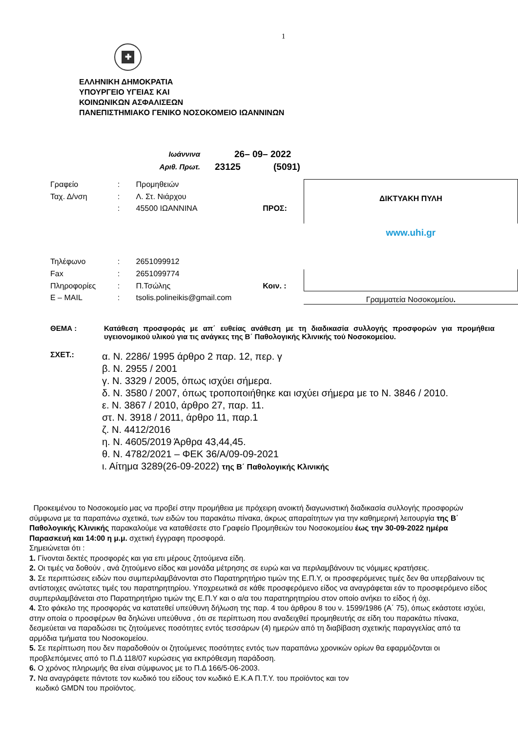1
✚
ΕΛΛΗΝΙΚΗ ΔΗΜΟΚΡΑΤΙΑ
ΥΠΟΥΡΓΕΙΟ ΥΓΕΙΑΣ ΚΑΙ
ΚΟΙΝΩΝΙΚΩΝ ΑΣΦΑΛΙΣΕΩΝ
ΠΑΝΕΠΙΣΤΗΜΙΑΚΟ ΓΕΝΙΚΟ ΝΟΣΟΚΟΜΕΙΟ ΙΩΑΝΝΙΝΩΝ
Ιωάννινα
26– 09– 2022
Αριθ. Πρωτ.
23125
(5091)
| Γραφείο | : | Προμηθειών | |
| Ταχ. Δ/νση | : | Λ. Στ. Νιάρχου | |
| | : | 45500 ΙΩΑΝΝΙΝΑ | ΠΡΟΣ: |
| Τηλέφωνο | : | 2651099912 | |
| Fax | : | 2651099774 | |
| Πληροφορίες | : | Π.Τσώλης | Κοιν. : |
| E – MAIL | : | tsolis.polineikis@gmail.com | |
ΔΙΚΤΥΑΚΗ ΠΥΛΗ
www.uhi.gr
Γραμματεία Νοσοκομείου.
ΘΕΜΑ : Κατάθεση προσφοράς με απ΄ ευθείας ανάθεση με τη διαδικασία συλλογής προσφορών για προμήθεια υγειονομικού υλικού για τις ανάγκες της Β΄ Παθολογικής Κλινικής τού Νοσοκομείου.
ΣΧΕΤ.:
α. Ν. 2286/ 1995 άρθρο 2 παρ. 12, περ. γ
β. Ν. 2955 / 2001
γ. Ν. 3329 / 2005, όπως ισχύει σήμερα.
δ. Ν. 3580 / 2007, όπως τροποποιήθηκε και ισχύει σήμερα με το Ν. 3846 / 2010.
ε. Ν. 3867 / 2010, άρθρο 27, παρ. 11.
στ. Ν. 3918 / 2011, άρθρο 11, παρ.1
ζ. Ν. 4412/2016
η. Ν. 4605/2019 Άρθρα 43,44,45.
θ. Ν. 4782/2021 – ΦΕΚ 36/Α/09-09-2021
ι. Αίτημα 3289(26-09-2022) της Β΄ Παθολογικής Κλινικής
Προκειμένου το Νοσοκομείο μας να προβεί στην προμήθεια με πρόχειρη ανοικτή διαγωνιστική διαδικασία συλλογής προσφορών σύμφωνα με τα παραπάνω σχετικά, των ειδών του παρακάτω πίνακα, άκρως απαραίτητων για την καθημερινή λειτουργία της Β΄ Παθολογικής Κλινικής παρακαλούμε να καταθέσετε στο Γραφείο Προμηθειών του Νοσοκομείου έως την 30-09-2022 ημέρα Παρασκευή και 14:00 η μ.μ. σχετική έγγραφη προσφορά.
Σημειώνεται ότι :
1. Γίνονται δεκτές προσφορές και για επι μέρους ζητούμενα είδη.
2. Οι τιμές να δοθούν , ανά ζητούμενο είδος και μονάδα μέτρησης σε ευρώ και να περιλαμβάνουν τις νόμιμες κρατήσεις.
3. Σε περιπτώσεις ειδών που συμπεριλαμβάνονται στο Παρατηρητήριο τιμών της Ε.Π.Υ, οι προσφερόμενες τιμές δεν θα υπερβαίνουν τις αντίστοιχες ανώτατες τιμές του παρατηρητηρίου. Υποχρεωτικά σε κάθε προσφερόμενο είδος να αναγράφεται εάν το προσφερόμενο είδος συμπεριλαμβάνεται στο Παρατηρητήριο τιμών της Ε.Π.Υ και ο α/α του παρατηρητηρίου στον οποίο ανήκει το είδος ή όχι.
4. Στο φάκελο της προσφοράς να κατατεθεί υπεύθυνη δήλωση της παρ. 4 του άρθρου 8 του ν. 1599/1986 (Α΄ 75), όπως εκάστοτε ισχύει, στην οποία ο προσφέρων θα δηλώνει υπεύθυνα , ότι σε περίπτωση που αναδειχθεί προμηθευτής σε είδη του παρακάτω πίνακα, δεσμεύεται να παραδώσει τις ζητούμενες ποσότητες εντός τεσσάρων (4) ημερών από τη διαβίβαση σχετικής παραγγελίας από τα αρμόδια τμήματα του Νοσοκομείου.
5. Σε περίπτωση που δεν παραδοθούν οι ζητούμενες ποσότητες εντός των παραπάνω χρονικών ορίων θα εφαρμόζονται οι προβλεπόμενες από το Π.Δ 118/07 κυρώσεις για εκπρόθεσμη παράδοση.
6. Ο χρόνος πληρωμής θα είναι σύμφωνος με το Π.Δ 166/5-06-2003.
7. Να αναγράφετε πάντοτε τον κωδικό του είδους τον κωδικό Ε.Κ.Α Π.Τ.Υ. του προϊόντος και τον
κωδικό GMDN του προϊόντος.